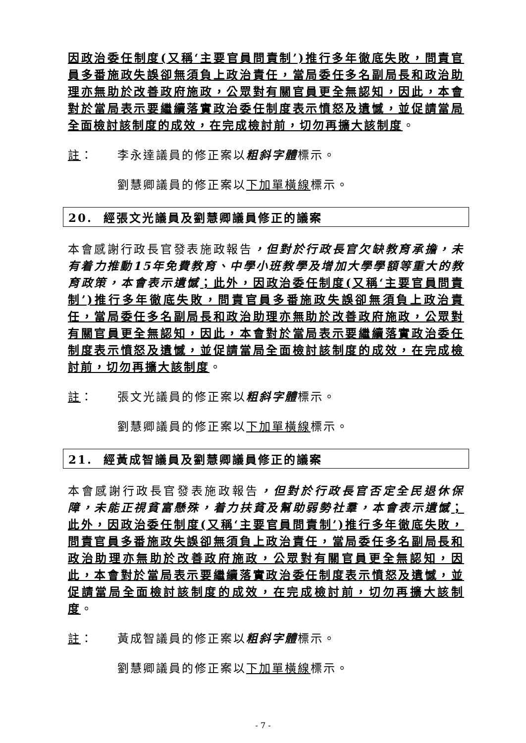因政治委任制度(又稱‘主要官員問責制’)推行多年徹底失敗，問責官員多番施政失誤卻無須負上政治責任，當局委任多名副局長和政治助理亦無助於改善政府施政，公眾對有關官員更全無認知，因此，本會對於當局表示要繼續落實政治委任制度表示憤怒及遺憾，並促請當局全面檢討該制度的成效，在完成檢討前，切勿再擴大該制度。
註： 李永達議員的修正案以粗斜字體標示。
劉慧卿議員的修正案以下加單橫線標示。
20. 經張文光議員及劉慧卿議員修正的議案
本會感謝行政長官發表施政報告，但對於行政長官欠缺教育承擔，未有着力推動15年免費教育、中學小班教學及增加大學學額等重大的教育政策，本會表示遺憾；此外，因政治委任制度(又稱‘主要官員問責制’)推行多年徹底失敗，問責官員多番施政失誤卻無須負上政治責任，當局委任多名副局長和政治助理亦無助於改善政府施政，公眾對有關官員更全無認知，因此，本會對於當局表示要繼續落實政治委任制度表示憤怒及遺憾，並促請當局全面檢討該制度的成效，在完成檢討前，切勿再擴大該制度。
註： 張文光議員的修正案以粗斜字體標示。
劉慧卿議員的修正案以下加單橫線標示。
21. 經黃成智議員及劉慧卿議員修正的議案
本會感謝行政長官發表施政報告，但對於行政長官否定全民退休保障，未能正視貧富懸殊，着力扶貧及幫助弱勢社羣，本會表示遺憾；此外，因政治委任制度(又稱‘主要官員問責制’)推行多年徹底失敗，問責官員多番施政失誤卻無須負上政治責任，當局委任多名副局長和政治助理亦無助於改善政府施政，公眾對有關官員更全無認知，因此，本會對於當局表示要繼續落實政治委任制度表示憤怒及遺憾，並促請當局全面檢討該制度的成效，在完成檢討前，切勿再擴大該制度。
註： 黃成智議員的修正案以粗斜字體標示。
劉慧卿議員的修正案以下加單橫線標示。
- 7 -